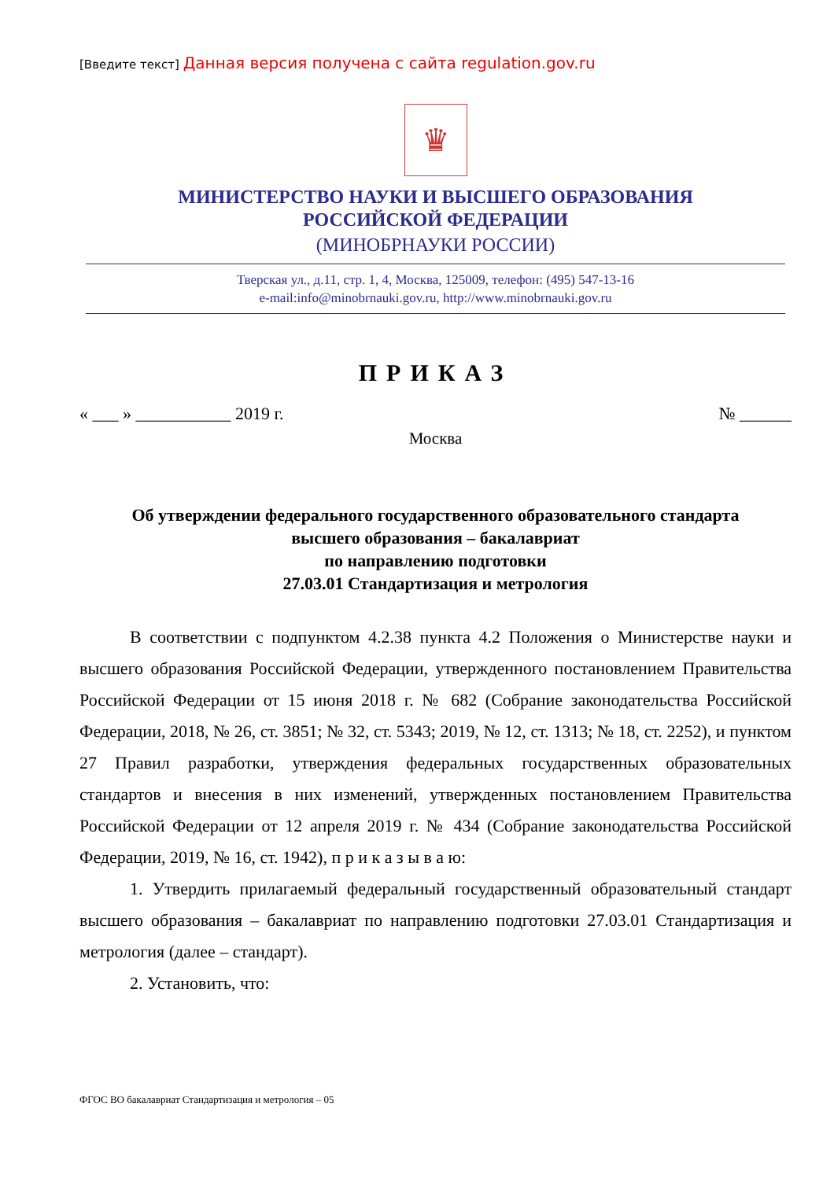[Введите текст] Данная версия получена с сайта regulation.gov.ru
♛
МИНИСТЕРСТВО НАУКИ И ВЫСШЕГО ОБРАЗОВАНИЯ
РОССИЙСКОЙ ФЕДЕРАЦИИ
(МИНОБРНАУКИ РОССИИ)
Тверская ул., д.11, стр. 1, 4, Москва, 125009, телефон: (495) 547-13-16
e-mail:info@minobrnauki.gov.ru, http://www.minobrnauki.gov.ru
ПРИКАЗ
« ___ » ___________ 2019 г. № ______
Москва
Об утверждении федерального государственного образовательного стандарта
высшего образования – бакалавриат
по направлению подготовки
27.03.01 Стандартизация и метрология
В соответствии с подпунктом 4.2.38 пункта 4.2 Положения о Министерстве науки и высшего образования Российской Федерации, утвержденного постановлением Правительства Российской Федерации от 15 июня 2018 г. № 682 (Собрание законодательства Российской Федерации, 2018, № 26, ст. 3851; № 32, ст. 5343; 2019, № 12, ст. 1313; № 18, ст. 2252), и пунктом 27 Правил разработки, утверждения федеральных государственных образовательных стандартов и внесения в них изменений, утвержденных постановлением Правительства Российской Федерации от 12 апреля 2019 г. № 434 (Собрание законодательства Российской Федерации, 2019, № 16, ст. 1942), п р и к а з ы в а ю:
1. Утвердить прилагаемый федеральный государственный образовательный стандарт высшего образования – бакалавриат по направлению подготовки 27.03.01 Стандартизация и метрология (далее – стандарт).
2. Установить, что:
ФГОС ВО бакалавриат Стандартизация и метрология – 05